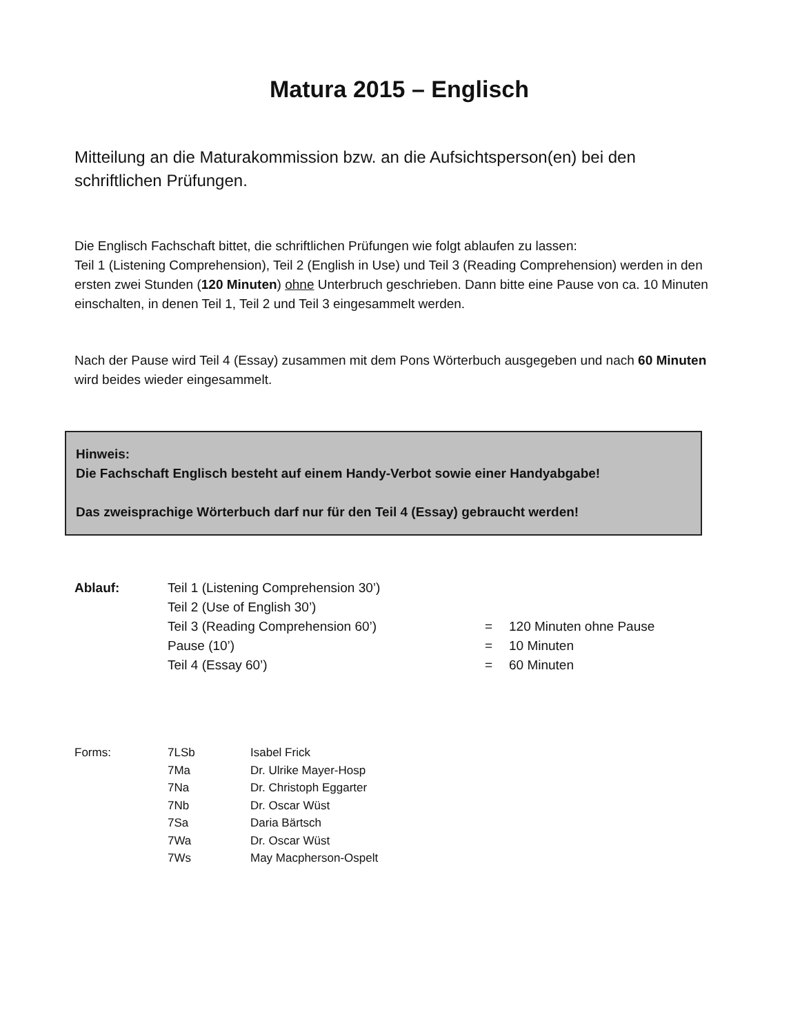Matura 2015 – Englisch
Mitteilung an die Maturakommission bzw. an die Aufsichtsperson(en) bei den schriftlichen Prüfungen.
Die Englisch Fachschaft bittet, die schriftlichen Prüfungen wie folgt ablaufen zu lassen:
Teil 1 (Listening Comprehension), Teil 2 (English in Use) und Teil 3 (Reading Comprehension) werden in den ersten zwei Stunden (120 Minuten) ohne Unterbruch geschrieben. Dann bitte eine Pause von ca. 10 Minuten einschalten, in denen Teil 1, Teil 2 und Teil 3 eingesammelt werden.
Nach der Pause wird Teil 4 (Essay) zusammen mit dem Pons Wörterbuch ausgegeben und nach 60 Minuten wird beides wieder eingesammelt.
Hinweis:
Die Fachschaft Englisch besteht auf einem Handy-Verbot sowie einer Handyabgabe!
Das zweisprachige Wörterbuch darf nur für den Teil 4 (Essay) gebraucht werden!
| Ablauf: | Teil 1 (Listening Comprehension 30’) | | |
| | Teil 2 (Use of English 30’) | | |
| | Teil 3 (Reading Comprehension 60’) | = | 120 Minuten ohne Pause |
| | Pause (10’) | = | 10 Minuten |
| | Teil 4 (Essay 60’) | = | 60 Minuten |
| Forms: | 7LSb | Isabel Frick |
| | 7Ma | Dr. Ulrike Mayer-Hosp |
| | 7Na | Dr. Christoph Eggarter |
| | 7Nb | Dr. Oscar Wüst |
| | 7Sa | Daria Bärtsch |
| | 7Wa | Dr. Oscar Wüst |
| | 7Ws | May Macpherson-Ospelt |